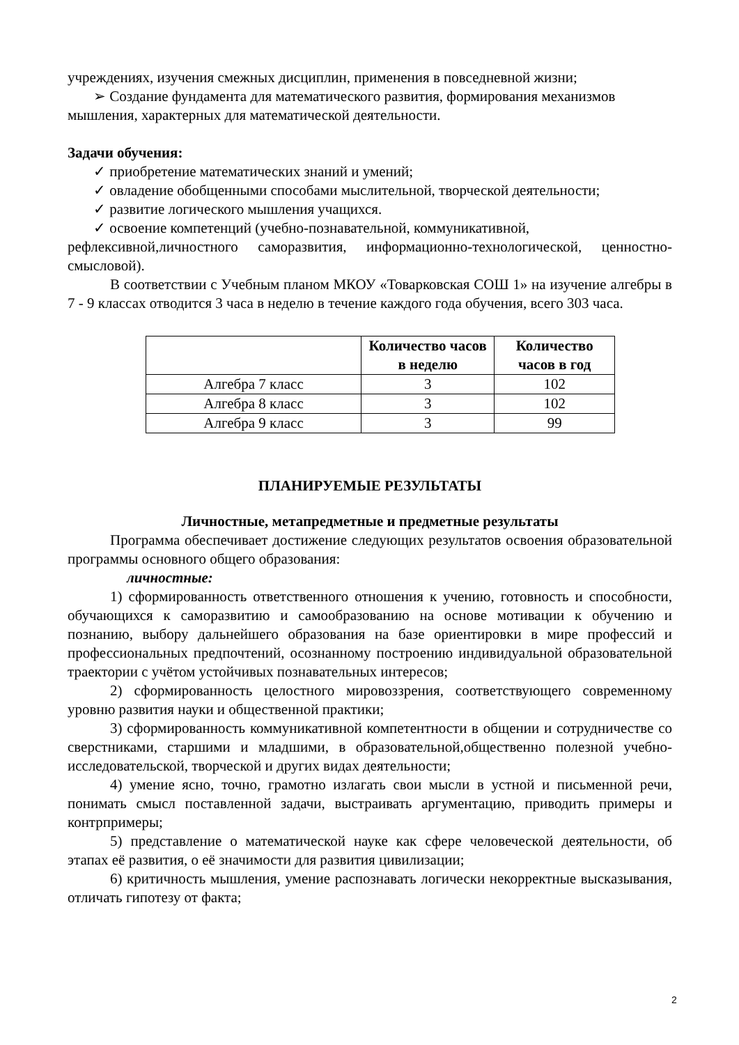учреждениях, изучения смежных дисциплин, применения в повседневной жизни;
➢ Создание фундамента для математического развития, формирования механизмов
мышления, характерных для математической деятельности.
Задачи обучения:
✓ приобретение математических знаний и умений;
✓ овладение обобщенными способами мыслительной, творческой деятельности;
✓ развитие логического мышления учащихся.
✓ освоение компетенций (учебно-познавательной, коммуникативной,
рефлексивной,личностного саморазвития, информационно-технологической, ценностно-смысловой).
В соответствии с Учебным планом МКОУ «Товарковская СОШ 1» на изучение алгебры в 7 - 9 классах отводится 3 часа в неделю в течение каждого года обучения, всего 303 часа.
| | Количество часов в неделю | Количество часов в год |
| --- | --- | --- |
| Алгебра 7 класс | 3 | 102 |
| Алгебра 8 класс | 3 | 102 |
| Алгебра 9 класс | 3 | 99 |
ПЛАНИРУЕМЫЕ РЕЗУЛЬТАТЫ
Личностные, метапредметные и предметные результаты
Программа обеспечивает достижение следующих результатов освоения образовательной программы основного общего образования:
личностные:
1) сформированность ответственного отношения к учению, готовность и способности, обучающихся к саморазвитию и самообразованию на основе мотивации к обучению и познанию, выбору дальнейшего образования на базе ориентировки в мире профессий и профессиональных предпочтений, осознанному построению индивидуальной образовательной траектории с учётом устойчивых познавательных интересов;
2) сформированность целостного мировоззрения, соответствующего современному уровню развития науки и общественной практики;
3) сформированность коммуникативной компетентности в общении и сотрудничестве со сверстниками, старшими и младшими, в образовательной,общественно полезной учебно-исследовательской, творческой и других видах деятельности;
4) умение ясно, точно, грамотно излагать свои мысли в устной и письменной речи, понимать смысл поставленной задачи, выстраивать аргументацию, приводить примеры и контрпримеры;
5) представление о математической науке как сфере человеческой деятельности, об этапах её развития, о её значимости для развития цивилизации;
6) критичность мышления, умение распознавать логически некорректные высказывания, отличать гипотезу от факта;
2